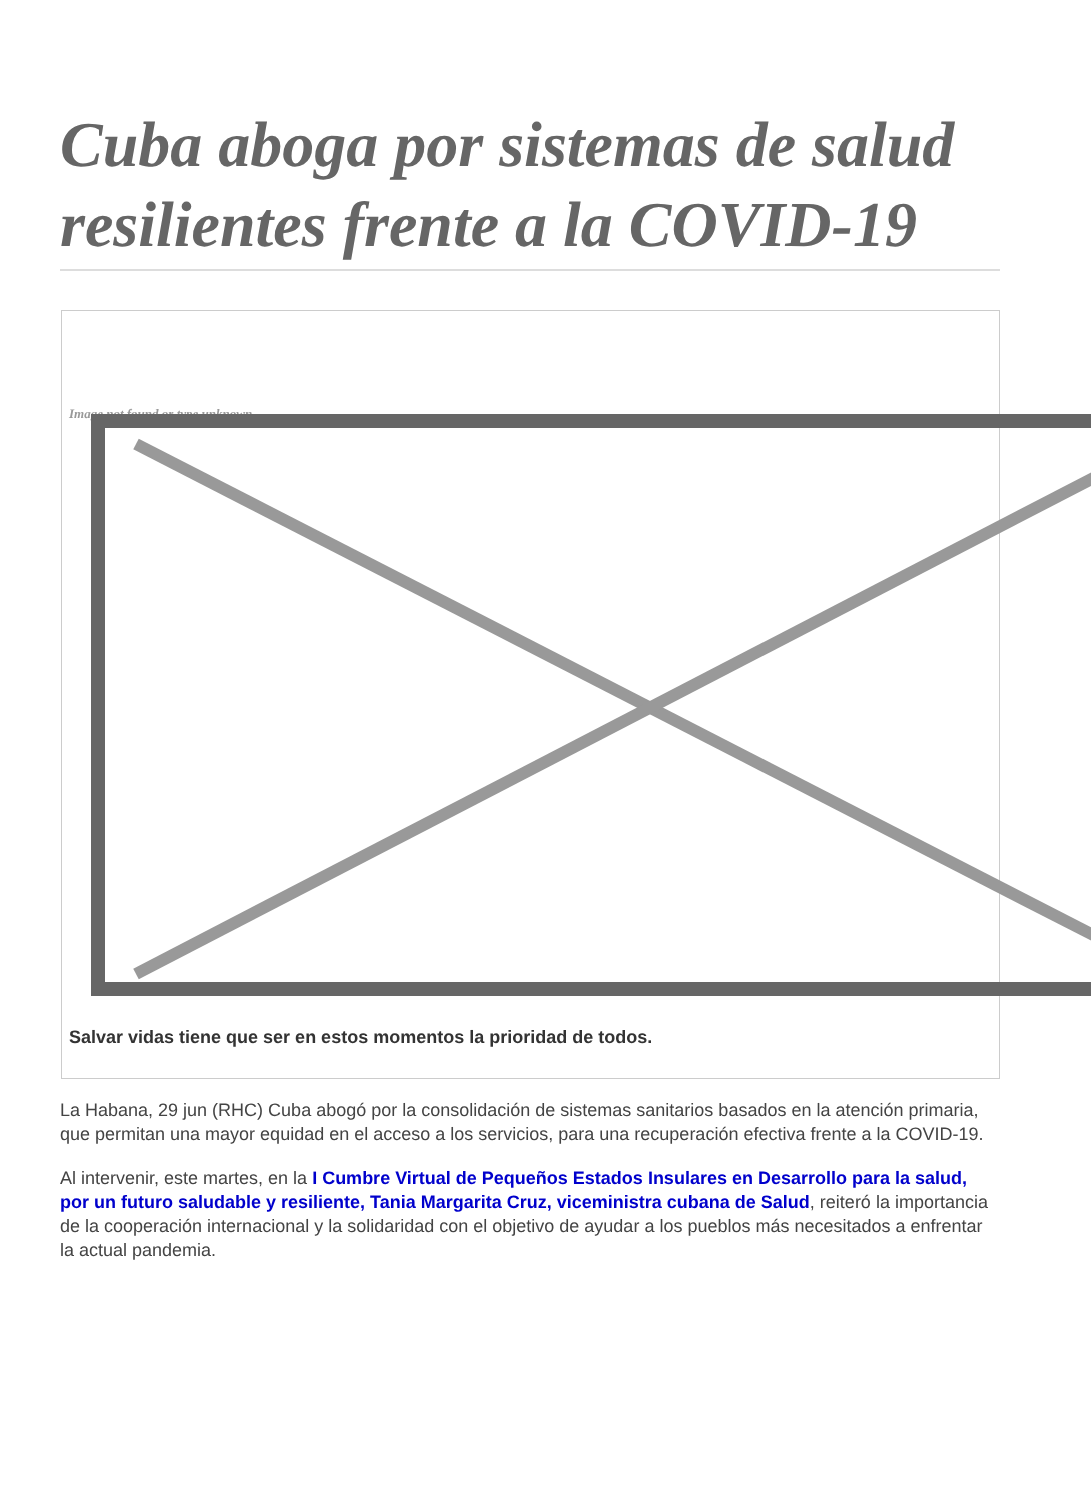Cuba aboga por sistemas de salud resilientes frente a la COVID-19
Image not found or type unknown
Salvar vidas tiene que ser en estos momentos la prioridad de todos.
La Habana, 29 jun (RHC) Cuba abogó por la consolidación de sistemas sanitarios basados en la atención primaria, que permitan una mayor equidad en el acceso a los servicios, para una recuperación efectiva frente a la COVID-19.
Al intervenir, este martes, en la I Cumbre Virtual de Pequeños Estados Insulares en Desarrollo para la salud, por un futuro saludable y resiliente, Tania Margarita Cruz, viceministra cubana de Salud, reiteró la importancia de la cooperación internacional y la solidaridad con el objetivo de ayudar a los pueblos más necesitados a enfrentar la actual pandemia.